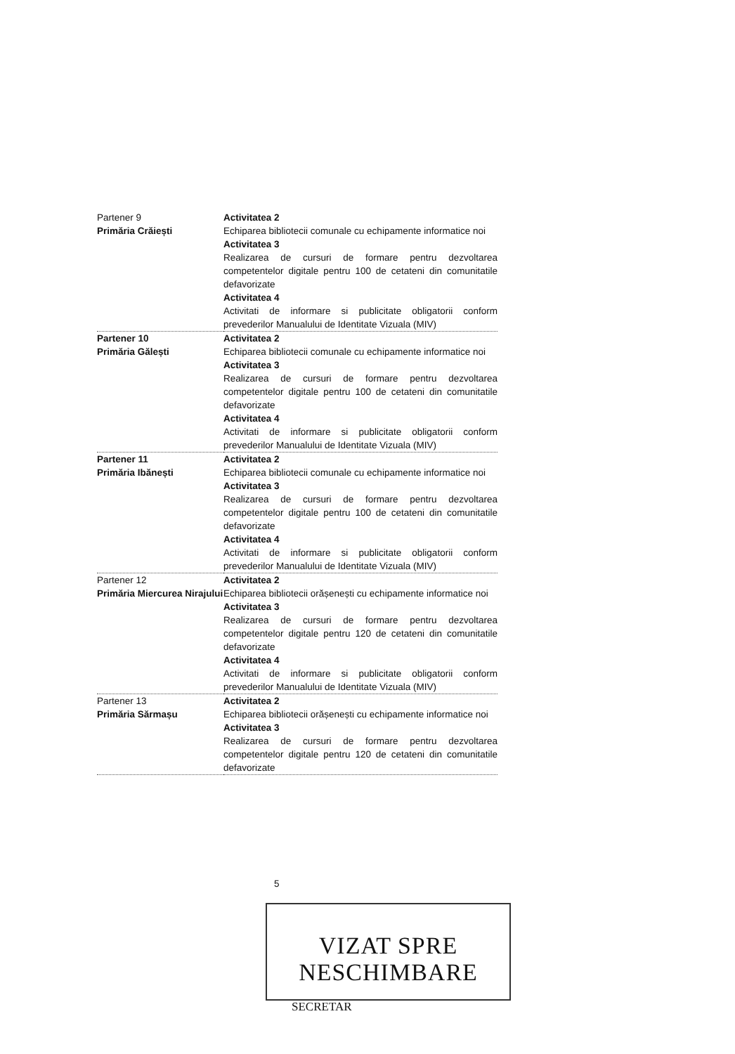| Partener 9 Primăria Crăiești | Activitatea 2 Echiparea bibliotecii comunale cu echipamente informatice noi Activitatea 3 Realizarea de cursuri de formare pentru dezvoltarea competentelor digitale pentru 100 de cetateni din comunitatile defavorizate Activitatea 4 Activitati de informare si publicitate obligatorii conform prevederilor Manualului de Identitate Vizuala (MIV) |
| Partener 10 Primăria Gălești | Activitatea 2 Echiparea bibliotecii comunale cu echipamente informatice noi Activitatea 3 Realizarea de cursuri de formare pentru dezvoltarea competentelor digitale pentru 100 de cetateni din comunitatile defavorizate Activitatea 4 Activitati de informare si publicitate obligatorii conform prevederilor Manualului de Identitate Vizuala (MIV) |
| Partener 11 Primăria Ibănești | Activitatea 2 Echiparea bibliotecii comunale cu echipamente informatice noi Activitatea 3 Realizarea de cursuri de formare pentru dezvoltarea competentelor digitale pentru 100 de cetateni din comunitatile defavorizate Activitatea 4 Activitati de informare si publicitate obligatorii conform prevederilor Manualului de Identitate Vizuala (MIV) |
| Partener 12 Primăria Miercurea Nirajului | Activitatea 2 Echiparea bibliotecii orășenești cu echipamente informatice noi Activitatea 3 Realizarea de cursuri de formare pentru dezvoltarea competentelor digitale pentru 120 de cetateni din comunitatile defavorizate Activitatea 4 Activitati de informare si publicitate obligatorii conform prevederilor Manualului de Identitate Vizuala (MIV) |
| Partener 13 Primăria Sărmașu | Activitatea 2 Echiparea bibliotecii orășenești cu echipamente informatice noi Activitatea 3 Realizarea de cursuri de formare pentru dezvoltarea competentelor digitale pentru 120 de cetateni din comunitatile defavorizate |
5
VIZAT SPRE NESCHIMBARE
SECRETAR